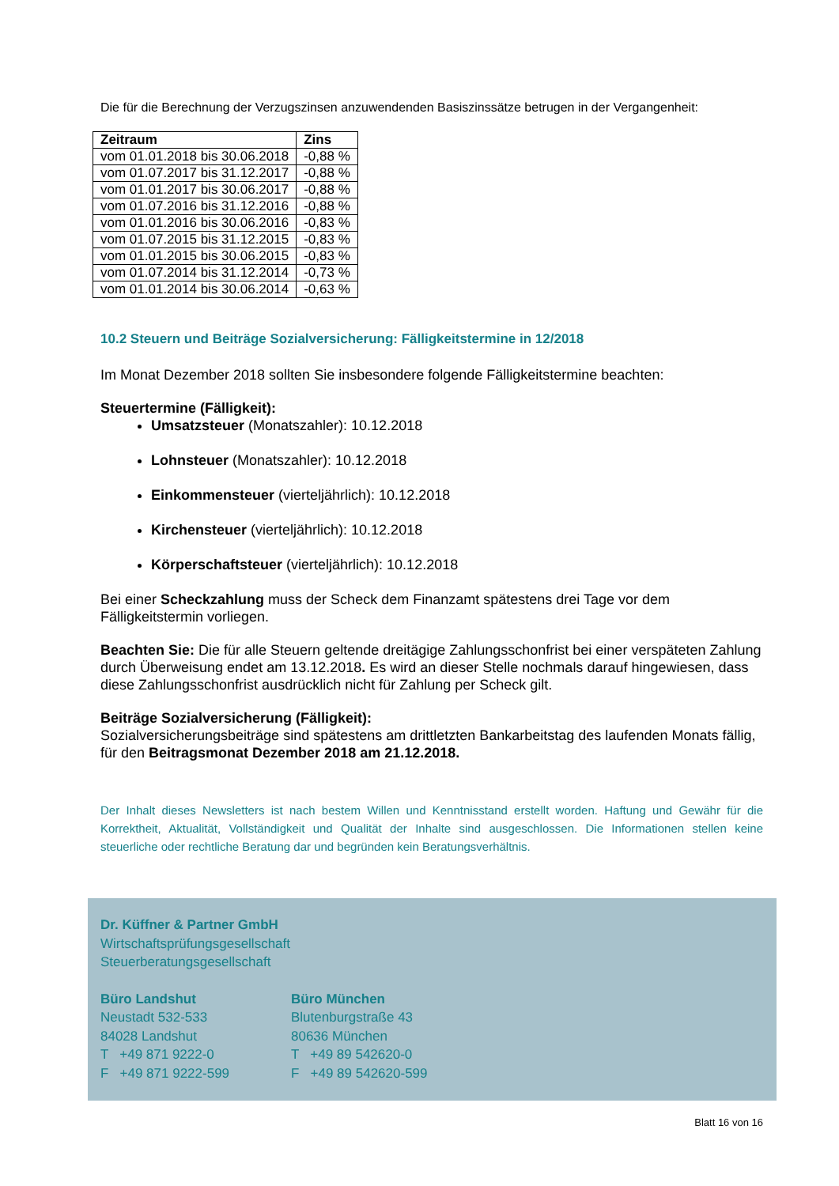Die für die Berechnung der Verzugszinsen anzuwendenden Basiszinssätze betrugen in der Vergangenheit:
| Zeitraum | Zins |
| --- | --- |
| vom 01.01.2018 bis 30.06.2018 | -0,88 % |
| vom 01.07.2017 bis 31.12.2017 | -0,88 % |
| vom 01.01.2017 bis 30.06.2017 | -0,88 % |
| vom 01.07.2016 bis 31.12.2016 | -0,88 % |
| vom 01.01.2016 bis 30.06.2016 | -0,83 % |
| vom 01.07.2015 bis 31.12.2015 | -0,83 % |
| vom 01.01.2015 bis 30.06.2015 | -0,83 % |
| vom 01.07.2014 bis 31.12.2014 | -0,73 % |
| vom 01.01.2014 bis 30.06.2014 | -0,63 % |
10.2 Steuern und Beiträge Sozialversicherung: Fälligkeitstermine in 12/2018
Im Monat Dezember 2018 sollten Sie insbesondere folgende Fälligkeitstermine beachten:
Steuertermine (Fälligkeit):
Umsatzsteuer (Monatszahler): 10.12.2018
Lohnsteuer (Monatszahler): 10.12.2018
Einkommensteuer (vierteljährlich): 10.12.2018
Kirchensteuer (vierteljährlich): 10.12.2018
Körperschaftsteuer (vierteljährlich): 10.12.2018
Bei einer Scheckzahlung muss der Scheck dem Finanzamt spätestens drei Tage vor dem Fälligkeitstermin vorliegen.
Beachten Sie: Die für alle Steuern geltende dreitägige Zahlungsschonfrist bei einer verspäteten Zahlung durch Überweisung endet am 13.12.2018. Es wird an dieser Stelle nochmals darauf hingewiesen, dass diese Zahlungsschonfrist ausdrücklich nicht für Zahlung per Scheck gilt.
Beiträge Sozialversicherung (Fälligkeit):
Sozialversicherungsbeiträge sind spätestens am drittletzten Bankarbeitstag des laufenden Monats fällig, für den Beitragsmonat Dezember 2018 am 21.12.2018.
Der Inhalt dieses Newsletters ist nach bestem Willen und Kenntnisstand erstellt worden. Haftung und Gewähr für die Korrektheit, Aktualität, Vollständigkeit und Qualität der Inhalte sind ausgeschlossen. Die Informationen stellen keine steuerliche oder rechtliche Beratung dar und begründen kein Beratungsverhältnis.
Dr. Küffner & Partner GmbH
Wirtschaftsprüfungsgesellschaft
Steuerberatungsgesellschaft
Büro Landshut
Neustadt 532-533
84028 Landshut
T +49 871 9222-0
F +49 871 9222-599
Büro München
Blutenburgstraße 43
80636 München
T +49 89 542620-0
F +49 89 542620-599
Blatt 16 von 16